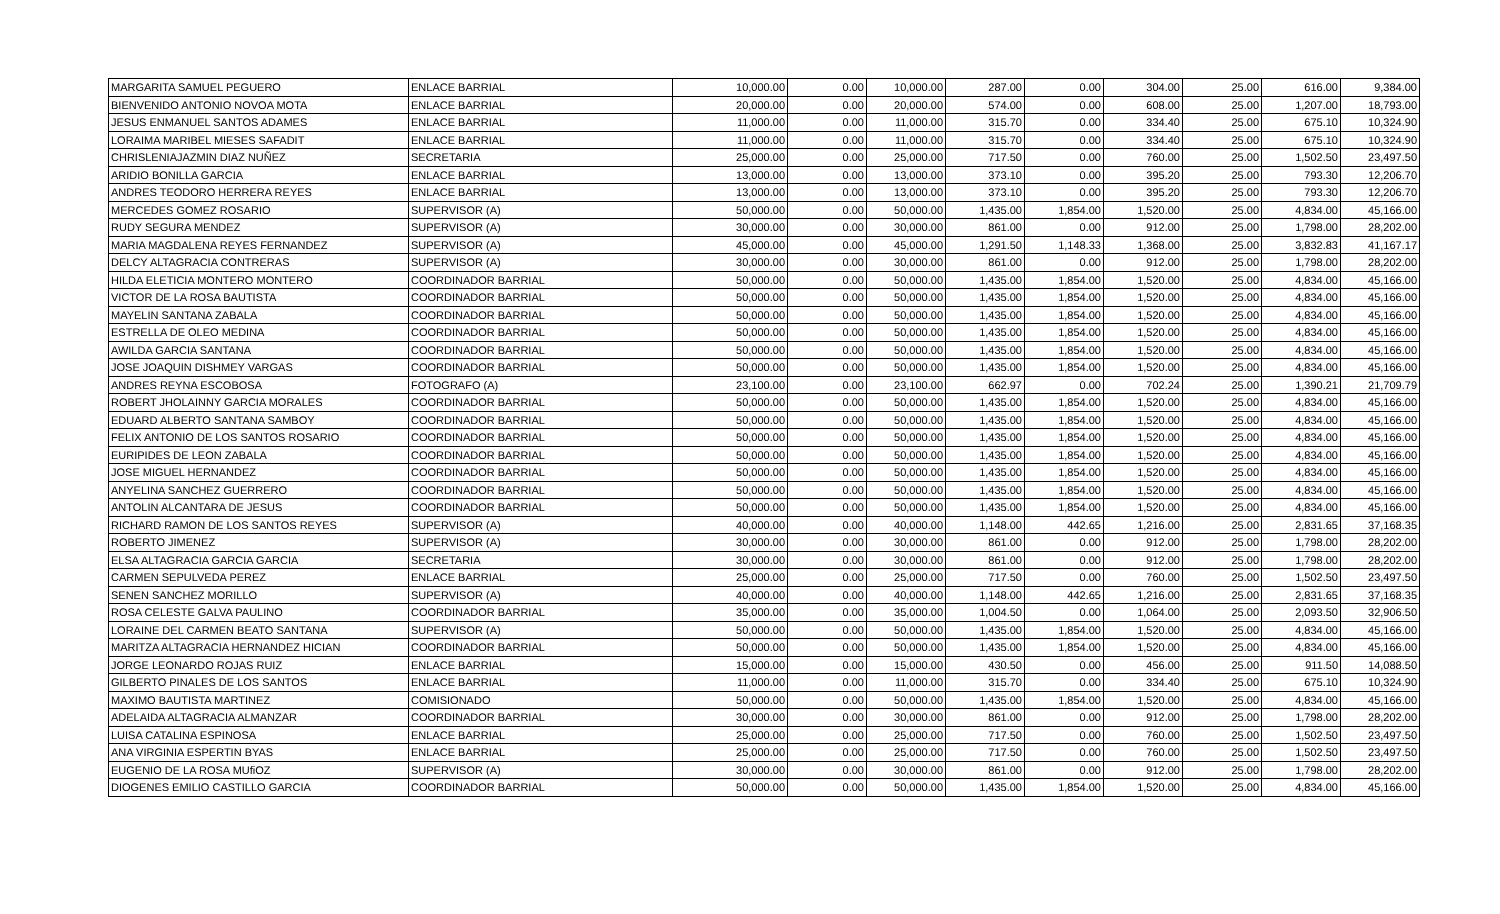| MARGARITA SAMUEL PEGUERO | ENLACE BARRIAL | 10,000.00 | 0.00 | 10,000.00 | 287.00 | 0.00 | 304.00 | 25.00 | 616.00 | 9,384.00 |
| BIENVENIDO ANTONIO NOVOA MOTA | ENLACE BARRIAL | 20,000.00 | 0.00 | 20,000.00 | 574.00 | 0.00 | 608.00 | 25.00 | 1,207.00 | 18,793.00 |
| JESUS ENMANUEL SANTOS ADAMES | ENLACE BARRIAL | 11,000.00 | 0.00 | 11,000.00 | 315.70 | 0.00 | 334.40 | 25.00 | 675.10 | 10,324.90 |
| LORAIMA MARIBEL MIESES SAFADIT | ENLACE BARRIAL | 11,000.00 | 0.00 | 11,000.00 | 315.70 | 0.00 | 334.40 | 25.00 | 675.10 | 10,324.90 |
| CHRISLENIAJAZMIN DIAZ NUÑEZ | SECRETARIA | 25,000.00 | 0.00 | 25,000.00 | 717.50 | 0.00 | 760.00 | 25.00 | 1,502.50 | 23,497.50 |
| ARIDIO BONILLA GARCIA | ENLACE BARRIAL | 13,000.00 | 0.00 | 13,000.00 | 373.10 | 0.00 | 395.20 | 25.00 | 793.30 | 12,206.70 |
| ANDRES TEODORO HERRERA REYES | ENLACE BARRIAL | 13,000.00 | 0.00 | 13,000.00 | 373.10 | 0.00 | 395.20 | 25.00 | 793.30 | 12,206.70 |
| MERCEDES GOMEZ ROSARIO | SUPERVISOR (A) | 50,000.00 | 0.00 | 50,000.00 | 1,435.00 | 1,854.00 | 1,520.00 | 25.00 | 4,834.00 | 45,166.00 |
| RUDY SEGURA MENDEZ | SUPERVISOR (A) | 30,000.00 | 0.00 | 30,000.00 | 861.00 | 0.00 | 912.00 | 25.00 | 1,798.00 | 28,202.00 |
| MARIA MAGDALENA REYES FERNANDEZ | SUPERVISOR (A) | 45,000.00 | 0.00 | 45,000.00 | 1,291.50 | 1,148.33 | 1,368.00 | 25.00 | 3,832.83 | 41,167.17 |
| DELCY ALTAGRACIA CONTRERAS | SUPERVISOR (A) | 30,000.00 | 0.00 | 30,000.00 | 861.00 | 0.00 | 912.00 | 25.00 | 1,798.00 | 28,202.00 |
| HILDA ELETICIA MONTERO MONTERO | COORDINADOR BARRIAL | 50,000.00 | 0.00 | 50,000.00 | 1,435.00 | 1,854.00 | 1,520.00 | 25.00 | 4,834.00 | 45,166.00 |
| VICTOR DE LA ROSA BAUTISTA | COORDINADOR BARRIAL | 50,000.00 | 0.00 | 50,000.00 | 1,435.00 | 1,854.00 | 1,520.00 | 25.00 | 4,834.00 | 45,166.00 |
| MAYELIN SANTANA ZABALA | COORDINADOR BARRIAL | 50,000.00 | 0.00 | 50,000.00 | 1,435.00 | 1,854.00 | 1,520.00 | 25.00 | 4,834.00 | 45,166.00 |
| ESTRELLA DE OLEO MEDINA | COORDINADOR BARRIAL | 50,000.00 | 0.00 | 50,000.00 | 1,435.00 | 1,854.00 | 1,520.00 | 25.00 | 4,834.00 | 45,166.00 |
| AWILDA GARCIA SANTANA | COORDINADOR BARRIAL | 50,000.00 | 0.00 | 50,000.00 | 1,435.00 | 1,854.00 | 1,520.00 | 25.00 | 4,834.00 | 45,166.00 |
| JOSE JOAQUIN DISHMEY VARGAS | COORDINADOR BARRIAL | 50,000.00 | 0.00 | 50,000.00 | 1,435.00 | 1,854.00 | 1,520.00 | 25.00 | 4,834.00 | 45,166.00 |
| ANDRES REYNA ESCOBOSA | FOTOGRAFO (A) | 23,100.00 | 0.00 | 23,100.00 | 662.97 | 0.00 | 702.24 | 25.00 | 1,390.21 | 21,709.79 |
| ROBERT JHOLAINNY GARCIA MORALES | COORDINADOR BARRIAL | 50,000.00 | 0.00 | 50,000.00 | 1,435.00 | 1,854.00 | 1,520.00 | 25.00 | 4,834.00 | 45,166.00 |
| EDUARD ALBERTO SANTANA SAMBOY | COORDINADOR BARRIAL | 50,000.00 | 0.00 | 50,000.00 | 1,435.00 | 1,854.00 | 1,520.00 | 25.00 | 4,834.00 | 45,166.00 |
| FELIX ANTONIO DE LOS SANTOS ROSARIO | COORDINADOR BARRIAL | 50,000.00 | 0.00 | 50,000.00 | 1,435.00 | 1,854.00 | 1,520.00 | 25.00 | 4,834.00 | 45,166.00 |
| EURIPIDES DE LEON ZABALA | COORDINADOR BARRIAL | 50,000.00 | 0.00 | 50,000.00 | 1,435.00 | 1,854.00 | 1,520.00 | 25.00 | 4,834.00 | 45,166.00 |
| JOSE MIGUEL HERNANDEZ | COORDINADOR BARRIAL | 50,000.00 | 0.00 | 50,000.00 | 1,435.00 | 1,854.00 | 1,520.00 | 25.00 | 4,834.00 | 45,166.00 |
| ANYELINA SANCHEZ GUERRERO | COORDINADOR BARRIAL | 50,000.00 | 0.00 | 50,000.00 | 1,435.00 | 1,854.00 | 1,520.00 | 25.00 | 4,834.00 | 45,166.00 |
| ANTOLIN ALCANTARA DE JESUS | COORDINADOR BARRIAL | 50,000.00 | 0.00 | 50,000.00 | 1,435.00 | 1,854.00 | 1,520.00 | 25.00 | 4,834.00 | 45,166.00 |
| RICHARD RAMON DE LOS SANTOS REYES | SUPERVISOR (A) | 40,000.00 | 0.00 | 40,000.00 | 1,148.00 | 442.65 | 1,216.00 | 25.00 | 2,831.65 | 37,168.35 |
| ROBERTO JIMENEZ | SUPERVISOR (A) | 30,000.00 | 0.00 | 30,000.00 | 861.00 | 0.00 | 912.00 | 25.00 | 1,798.00 | 28,202.00 |
| ELSA ALTAGRACIA GARCIA GARCIA | SECRETARIA | 30,000.00 | 0.00 | 30,000.00 | 861.00 | 0.00 | 912.00 | 25.00 | 1,798.00 | 28,202.00 |
| CARMEN SEPULVEDA PEREZ | ENLACE BARRIAL | 25,000.00 | 0.00 | 25,000.00 | 717.50 | 0.00 | 760.00 | 25.00 | 1,502.50 | 23,497.50 |
| SENEN SANCHEZ MORILLO | SUPERVISOR (A) | 40,000.00 | 0.00 | 40,000.00 | 1,148.00 | 442.65 | 1,216.00 | 25.00 | 2,831.65 | 37,168.35 |
| ROSA CELESTE GALVA PAULINO | COORDINADOR BARRIAL | 35,000.00 | 0.00 | 35,000.00 | 1,004.50 | 0.00 | 1,064.00 | 25.00 | 2,093.50 | 32,906.50 |
| LORAINE DEL CARMEN BEATO SANTANA | SUPERVISOR (A) | 50,000.00 | 0.00 | 50,000.00 | 1,435.00 | 1,854.00 | 1,520.00 | 25.00 | 4,834.00 | 45,166.00 |
| MARITZA ALTAGRACIA HERNANDEZ HICIAN | COORDINADOR BARRIAL | 50,000.00 | 0.00 | 50,000.00 | 1,435.00 | 1,854.00 | 1,520.00 | 25.00 | 4,834.00 | 45,166.00 |
| JORGE LEONARDO ROJAS RUIZ | ENLACE BARRIAL | 15,000.00 | 0.00 | 15,000.00 | 430.50 | 0.00 | 456.00 | 25.00 | 911.50 | 14,088.50 |
| GILBERTO PINALES DE LOS SANTOS | ENLACE BARRIAL | 11,000.00 | 0.00 | 11,000.00 | 315.70 | 0.00 | 334.40 | 25.00 | 675.10 | 10,324.90 |
| MAXIMO BAUTISTA MARTINEZ | COMISIONADO | 50,000.00 | 0.00 | 50,000.00 | 1,435.00 | 1,854.00 | 1,520.00 | 25.00 | 4,834.00 | 45,166.00 |
| ADELAIDA ALTAGRACIA ALMANZAR | COORDINADOR BARRIAL | 30,000.00 | 0.00 | 30,000.00 | 861.00 | 0.00 | 912.00 | 25.00 | 1,798.00 | 28,202.00 |
| LUISA CATALINA ESPINOSA | ENLACE BARRIAL | 25,000.00 | 0.00 | 25,000.00 | 717.50 | 0.00 | 760.00 | 25.00 | 1,502.50 | 23,497.50 |
| ANA VIRGINIA ESPERTIN BYAS | ENLACE BARRIAL | 25,000.00 | 0.00 | 25,000.00 | 717.50 | 0.00 | 760.00 | 25.00 | 1,502.50 | 23,497.50 |
| EUGENIO DE LA ROSA MUfiOZ | SUPERVISOR (A) | 30,000.00 | 0.00 | 30,000.00 | 861.00 | 0.00 | 912.00 | 25.00 | 1,798.00 | 28,202.00 |
| DIOGENES EMILIO CASTILLO GARCIA | COORDINADOR BARRIAL | 50,000.00 | 0.00 | 50,000.00 | 1,435.00 | 1,854.00 | 1,520.00 | 25.00 | 4,834.00 | 45,166.00 |